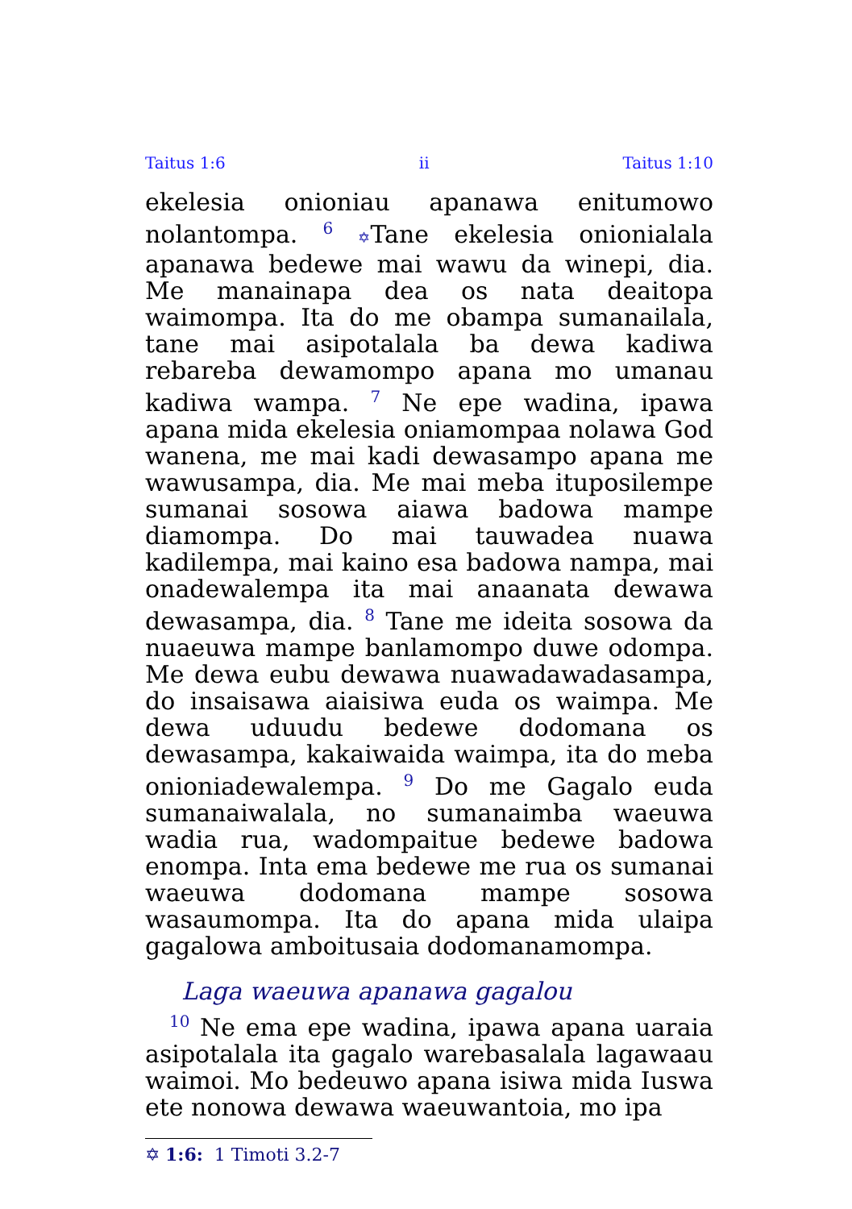Taitus 1:6 ii Taitus 1:10
ekelesia onioniau apanawa enitumowo nolantompa. <sup>6</sup> ✡Tane ekelesia onionialala apanawa bedewe mai wawu da winepi, dia. Me manainapa dea os nata deaitopa waimompa. Ita do me obampa sumanailala, tane mai asipotalala ba dewa kadiwa rebareba dewamompo apana mo umanau kadiwa wampa. <sup>7</sup> Ne epe wadina, ipawa apana mida ekelesia oniamompaa nolawa God wanena, me mai kadi dewasampo apana me wawusampa, dia. Me mai meba ituposilempe sumanai sosowa aiawa badowa mampe diamompa. Do mai tauwadea nuawa kadilempa, mai kaino esa badowa nampa, mai onadewalempa ita mai anaanata dewawa dewasampa, dia. <sup>8</sup> Tane me ideita sosowa da nuaeuwa mampe banlamompo duwe odompa. Me dewa eubu dewawa nuawadawadasampa, do insaisawa aiaisiwa euda os waimpa. Me dewa uduudu bedewe dodomana os dewasampa, kakaiwaida waimpa, ita do meba onioniadewalempa. <sup>9</sup> Do me Gagalo euda sumanaiwalala, no sumanaimba waeuwa wadia rua, wadompaitue bedewe badowa enompa. Inta ema bedewe me rua os sumanai waeuwa dodomana mampe sosowa wasaumompa. Ita do apana mida ulaipa gagalowa amboitusaia dodomanamompa.
Laga waeuwa apanawa gagalou
<sup>10</sup> Ne ema epe wadina, ipawa apana uaraia asipotalala ita gagalo warebasalala lagawaau waimoi. Mo bedeuwo apana isiwa mida Iuswa ete nonowa dewawa waeuwantoia, mo ipa
✡ 1:6: 1 Timoti 3.2-7